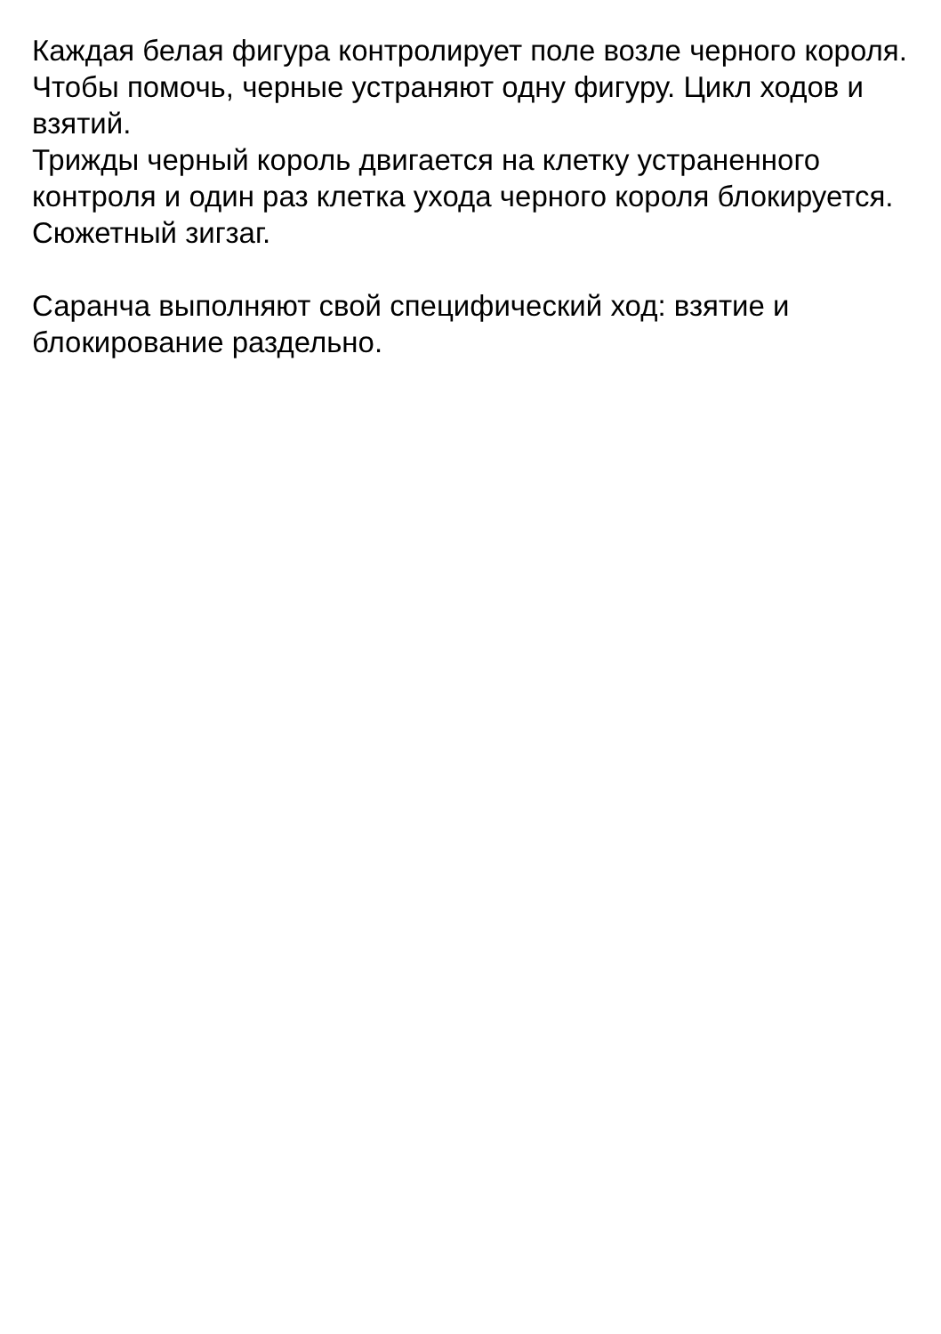Каждая белая фигура контролирует поле возле черного короля. Чтобы помочь, черные устраняют одну фигуру. Цикл ходов и взятий.
Трижды черный король двигается на клетку устраненного контроля и один раз клетка ухода черного короля блокируется. Сюжетный зигзаг.
Саранча выполняют свой специфический ход: взятие и блокирование раздельно.